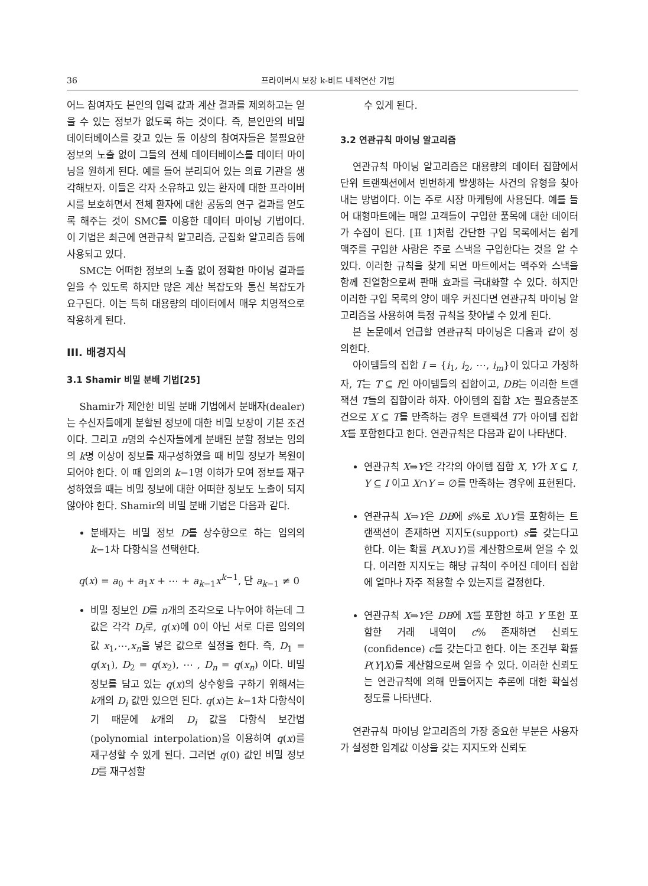36 프라이버시 보장 k-비트 내적연산 기법
어느 참여자도 본인의 입력 값과 계산 결과를 제외하고는 얻을 수 있는 정보가 없도록 하는 것이다. 즉, 본인만의 비밀 데이터베이스를 갖고 있는 둘 이상의 참여자들은 불필요한 정보의 노출 없이 그들의 전체 데이터베이스를 데이터 마이닝을 원하게 된다. 예를 들어 분리되어 있는 의료 기관을 생각해보자. 이들은 각자 소유하고 있는 환자에 대한 프라이버시를 보호하면서 전체 환자에 대한 공동의 연구 결과를 얻도록 해주는 것이 SMC를 이용한 데이터 마이닝 기법이다. 이 기법은 최근에 연관규칙 알고리즘, 군집화 알고리즘 등에 사용되고 있다.
SMC는 어떠한 정보의 노출 없이 정확한 마이닝 결과를 얻을 수 있도록 하지만 많은 계산 복잡도와 통신 복잡도가 요구된다. 이는 특히 대용량의 데이터에서 매우 치명적으로 작용하게 된다.
III. 배경지식
3.1 Shamir 비밀 분배 기법[25]
Shamir가 제안한 비밀 분배 기법에서 분배자(dealer)는 수신자들에게 분할된 정보에 대한 비밀 보장이 기본 조건이다. 그리고 n명의 수신자들에게 분배된 분할 정보는 임의의 k명 이상이 정보를 재구성하였을 때 비밀 정보가 복원이 되어야 한다. 이 때 임의의 k−1명 이하가 모여 정보를 재구성하였을 때는 비밀 정보에 대한 어떠한 정보도 노출이 되지 않아야 한다. Shamir의 비밀 분배 기법은 다음과 같다.
분배자는 비밀 정보 D를 상수항으로 하는 임의의 k−1차 다항식을 선택한다.
q(x) = a<sub>0</sub> + a<sub>1</sub>x + ⋯ + a<sub>k−1</sub>x<sup>k−1</sup>, 단 a<sub>k−1</sub> ≠ 0
비밀 정보인 D를 n개의 조각으로 나누어야 하는데 그 값은 각각 D<sub>i</sub>로, q(x)에 0이 아닌 서로 다른 임의의 값 x<sub>1</sub>,⋯,x<sub>n</sub>을 넣은 값으로 설정을 한다. 즉, D<sub>1</sub> = q(x<sub>1</sub>), D<sub>2</sub> = q(x<sub>2</sub>), ⋯ , D<sub>n</sub> = q(x<sub>n</sub>) 이다. 비밀 정보를 담고 있는 q(x)의 상수항을 구하기 위해서는 k개의 D<sub>i</sub> 값만 있으면 된다. q(x)는 k−1차 다항식이기 때문에 k개의 D<sub>i</sub> 값을 다항식 보간법(polynomial interpolation)을 이용하여 q(x)를 재구성할 수 있게 된다. 그러면 q(0) 값인 비밀 정보 D를 재구성할
수 있게 된다.
3.2 연관규칙 마이닝 알고리즘
연관규칙 마이닝 알고리즘은 대용량의 데이터 집합에서 단위 트랜잭션에서 빈번하게 발생하는 사건의 유형을 찾아내는 방법이다. 이는 주로 시장 마케팅에 사용된다. 예를 들어 대형마트에는 매일 고객들이 구입한 품목에 대한 데이터가 수집이 된다. [표 1]처럼 간단한 구입 목록에서는 쉽게 맥주를 구입한 사람은 주로 스낵을 구입한다는 것을 알 수 있다. 이러한 규칙을 찾게 되면 마트에서는 맥주와 스낵을 함께 진열함으로써 판매 효과를 극대화할 수 있다. 하지만 이러한 구입 목록의 양이 매우 커진다면 연관규칙 마이닝 알고리즘을 사용하여 특정 규칙을 찾아낼 수 있게 된다.
본 논문에서 언급할 연관규칙 마이닝은 다음과 같이 정의한다.
아이템들의 집합 I = {i<sub>1</sub>, i<sub>2</sub>, ⋯, i<sub>m</sub>}이 있다고 가정하자, T는 T ⊆ I인 아이템들의 집합이고, DB는 이러한 트랜잭션 T들의 집합이라 하자. 아이템의 집합 X는 필요충분조건으로 X ⊆ T를 만족하는 경우 트랜잭션 T가 아이템 집합 X를 포함한다고 한다. 연관규칙은 다음과 같이 나타낸다.
연관규칙 X⇒Y은 각각의 아이템 집합 X, Y가 X ⊆ I, Y ⊆ I 이고 X∩Y = ∅를 만족하는 경우에 표현된다.
연관규칙 X⇒Y은 DB에 s%로 X∪Y를 포함하는 트랜잭션이 존재하면 지지도(support) s를 갖는다고 한다. 이는 확률 P(X∪Y)를 계산함으로써 얻을 수 있다. 이러한 지지도는 해당 규칙이 주어진 데이터 집합에 얼마나 자주 적용할 수 있는지를 결정한다.
연관규칙 X⇒Y은 DB에 X를 포함한 하고 Y 또한 포함한 거래 내역이 c% 존재하면 신뢰도(confidence) c를 갖는다고 한다. 이는 조건부 확률 P(Y|X)를 계산함으로써 얻을 수 있다. 이러한 신뢰도는 연관규칙에 의해 만들어지는 추론에 대한 확실성 정도를 나타낸다.
연관규칙 마이닝 알고리즘의 가장 중요한 부분은 사용자가 설정한 임계값 이상을 갖는 지지도와 신뢰도